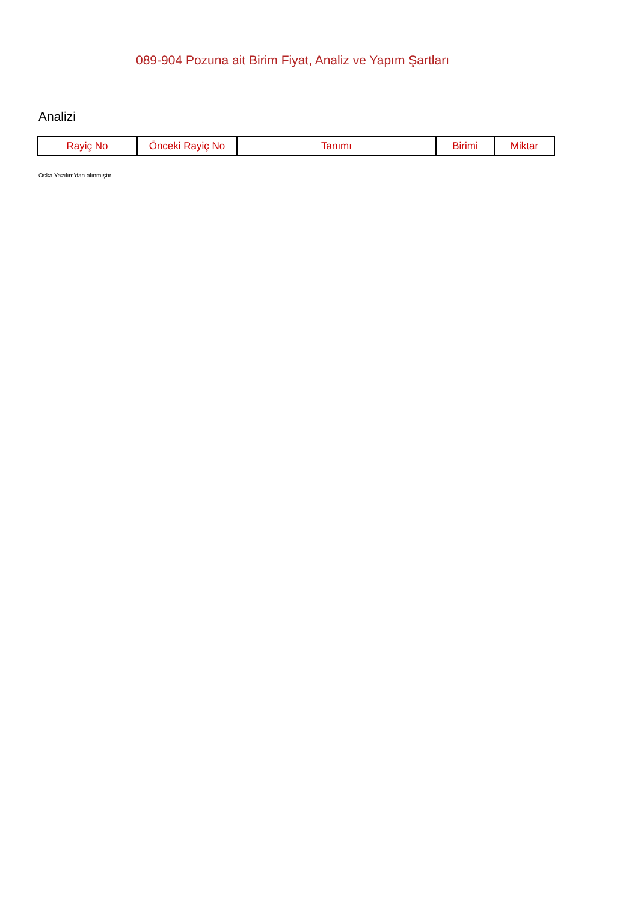089-904 Pozuna ait Birim Fiyat, Analiz ve Yapım Şartları
Analizi
| Rayiç No | Önceki Rayiç No | Tanımı | Birimi | Miktar |
| --- | --- | --- | --- | --- |
Oska Yazılım'dan alınmıştır.